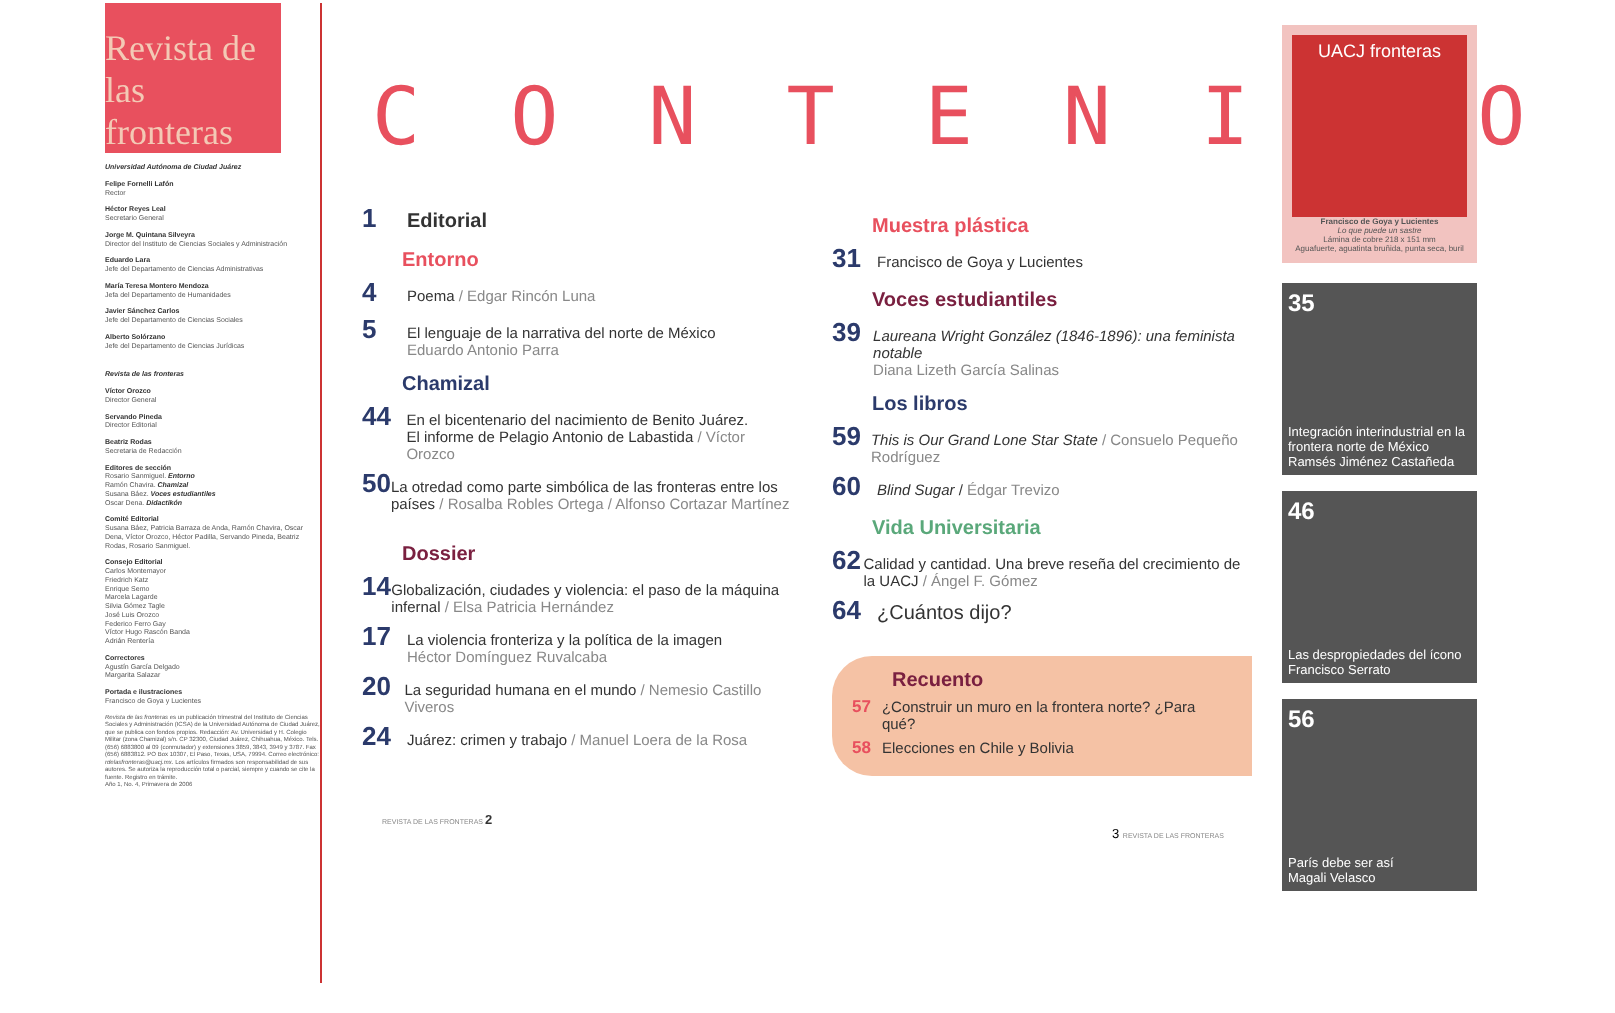Revista de las fronteras
Universidad Autónoma de Ciudad Juárez
Felipe Fornelli Lafón
Rector
Héctor Reyes Leal
Secretario General
Jorge M. Quintana Silveyra
Director del Instituto de Ciencias Sociales y Administración
Eduardo Lara
Jefe del Departamento de Ciencias Administrativas
María Teresa Montero Mendoza
Jefa del Departamento de Humanidades
Javier Sánchez Carlos
Jefe del Departamento de Ciencias Sociales
Alberto Solórzano
Jefe del Departamento de Ciencias Jurídicas
Revista de las fronteras
Víctor Orozco
Director General
Servando Pineda
Director Editorial
Beatriz Rodas
Secretaria de Redacción
Editores de sección
Rosario Sanmiguel. Entorno
Ramón Chavira. Chamizal
Susana Báez. Voces estudiantiles
Oscar Dena. Didactikón
Comité Editorial
Susana Báez, Patricia Barraza de Anda, Ramón Chavira, Oscar Dena, Víctor Orozco, Héctor Padilla, Servando Pineda, Beatriz Rodas, Rosario Sanmiguel.
Consejo Editorial
Carlos Montemayor
Friedrich Katz
Enrique Semo
Marcela Lagarde
Silvia Gómez Tagle
José Luis Orozco
Federico Ferro Gay
Víctor Hugo Rascón Banda
Adrián Rentería
Correctores
Agustín García Delgado
Margarita Salazar
Portada e ilustraciones
Francisco de Goya y Lucientes
Revista de las fronteras es un publicación trimestral del Instituto de Ciencias Sociales y Administración (ICSA) de la Universidad Autónoma de Ciudad Juárez, que se publica con fondos propios. Redacción: Av. Universidad y H. Colegio Militar (zona Chamizal) s/n. CP 32300, Ciudad Juárez, Chihuahua, México. Tels. (656) 6883800 al 09 (conmutador) y extensiones 3859, 3843, 3949 y 3787. Fax (656) 6883812. PO Box 10307, El Paso, Texas, USA, 79994. Correo electrónico: rdelasfronteras@uacj.mx. Los artículos firmados son responsabilidad de sus autores. Se autoriza la reproducción total o parcial, siempre y cuando se cite la fuente. Registro en trámite.
Año 1, No. 4, Primavera de 2006
CONTENIDO
1 Editorial
Entorno
4 Poema / Edgar Rincón Luna
5 El lenguaje de la narrativa del norte de México
Eduardo Antonio Parra
Chamizal
44 En el bicentenario del nacimiento de Benito Juárez.
El informe de Pelagio Antonio de Labastida / Víctor Orozco
50 La otredad como parte simbólica de las fronteras entre los países / Rosalba Robles Ortega / Alfonso Cortazar Martínez
Dossier
14 Globalización, ciudades y violencia: el paso de la máquina infernal / Elsa Patricia Hernández
17 La violencia fronteriza y la política de la imagen
Héctor Domínguez Ruvalcaba
20 La seguridad humana en el mundo / Nemesio Castillo Viveros
24 Juárez: crimen y trabajo / Manuel Loera de la Rosa
REVISTA DE LAS FRONTERAS 2
Muestra plástica
31 Francisco de Goya y Lucientes
Voces estudiantiles
39 Laureana Wright González (1846-1896): una feminista notable
Diana Lizeth García Salinas
Los libros
59 This is Our Grand Lone Star State / Consuelo Pequeño Rodríguez
60 Blind Sugar / Édgar Trevizo
Vida Universitaria
62 Calidad y cantidad. Una breve reseña del crecimiento de la UACJ / Ángel F. Gómez
64 ¿Cuántos dijo?
Recuento
57 ¿Construir un muro en la frontera norte? ¿Para qué?
58 Elecciones en Chile y Bolivia
3 REVISTA DE LAS FRONTERAS
UACJ fronteras
Francisco de Goya y Lucientes
Lo que puede un sastre
Lámina de cobre 218 x 151 mm
Aguafuerte, aguatinta bruñida, punta seca, buril
35
Integración interindustrial en la frontera norte de México
Ramsés Jiménez Castañeda
46
Las despropiedades del ícono
Francisco Serrato
56
París debe ser así
Magali Velasco